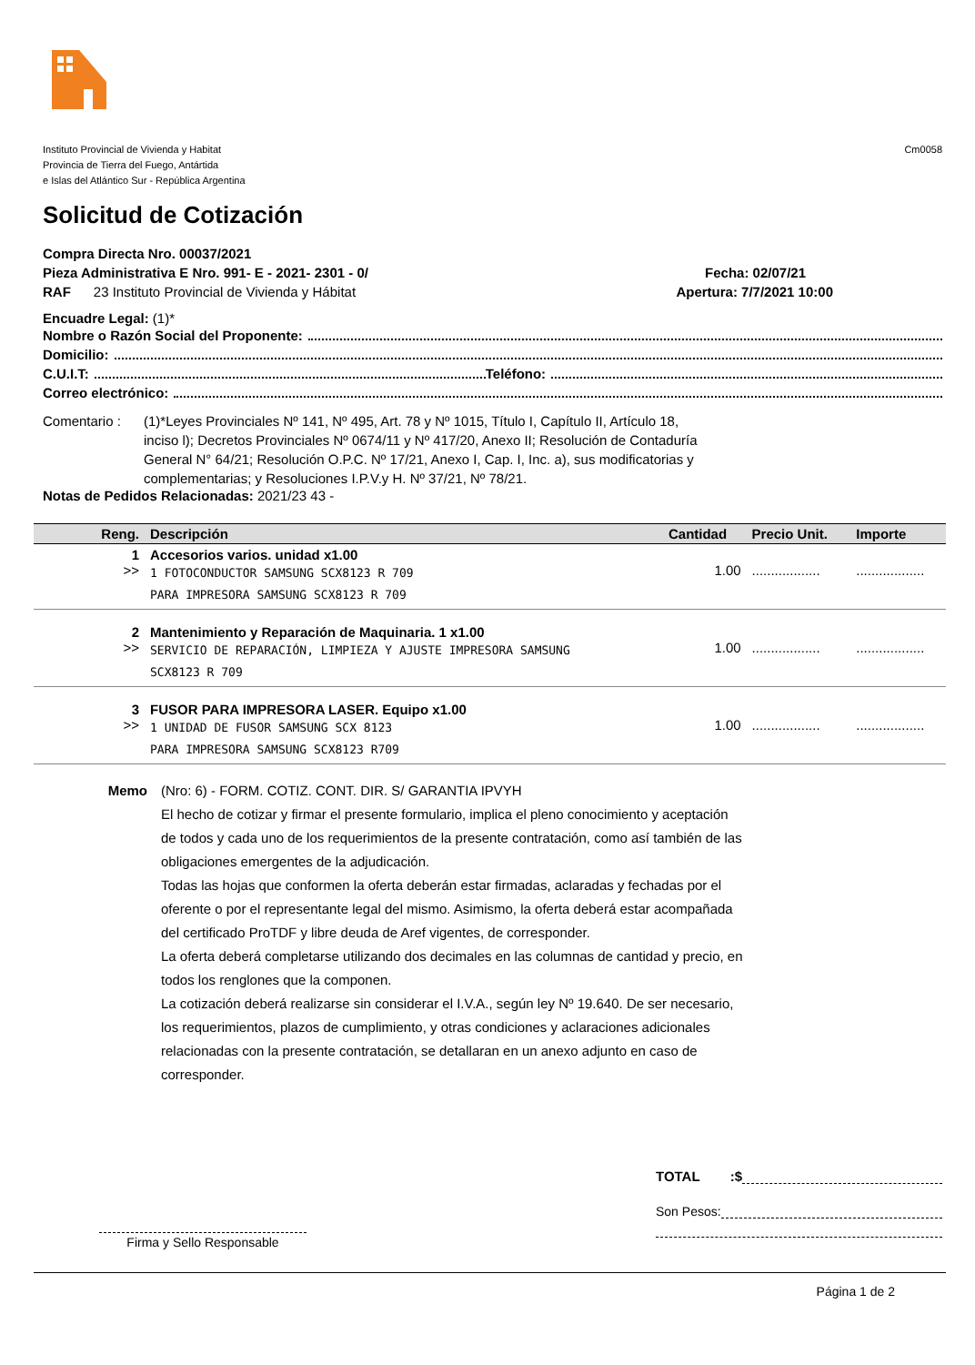Instituto Provincial de Vivienda y Habitat
Provincia de Tierra del Fuego, Antártida
e Islas del Atlántico Sur - República Argentina
Cm0058
Solicitud de Cotización
Compra Directa Nro. 00037/2021
Pieza Administrativa E Nro. 991- E - 2021- 2301 - 0/ Fecha: 02/07/21
RAF 23 Instituto Provincial de Vivienda y Hábitat Apertura: 7/7/2021 10:00
Encuadre Legal: (1)*
Nombre o Razón Social del Proponente:
Domicilio:
C.U.I.T: Teléfono:
Correo electrónico:
Comentario : (1)*Leyes Provinciales Nº 141, Nº 495, Art. 78 y Nº 1015, Título I, Capítulo II, Artículo 18, inciso l); Decretos Provinciales Nº 0674/11 y Nº 417/20, Anexo II; Resolución de Contaduría General N° 64/21; Resolución O.P.C. Nº 17/21, Anexo I, Cap. I, Inc. a), sus modificatorias y complementarias; y Resoluciones I.P.V.y H. Nº 37/21, Nº 78/21.
Notas de Pedidos Relacionadas: 2021/23 43 -
| Reng. | Descripción | Cantidad | Precio Unit. | Importe |
| --- | --- | --- | --- | --- |
| 1 >> | Accesorios varios. unidad x1.00 1 FOTOCONDUCTOR SAMSUNG SCX8123 R 709 PARA IMPRESORA SAMSUNG SCX8123 R 709 | 1.00 | .................. | .................. |
| 2 >> | Mantenimiento y Reparación de Maquinaria. 1 x1.00 SERVICIO DE REPARACIÓN, LIMPIEZA Y AJUSTE IMPRESORA SAMSUNG SCX8123 R 709 | 1.00 | .................. | .................. |
| 3 >> | FUSOR PARA IMPRESORA LASER. Equipo x1.00 1 UNIDAD DE FUSOR SAMSUNG SCX 8123 PARA IMPRESORA SAMSUNG SCX8123 R709 | 1.00 | .................. | .................. |
Memo (Nro: 6) - FORM. COTIZ. CONT. DIR. S/ GARANTIA IPVYH
El hecho de cotizar y firmar el presente formulario, implica el pleno conocimiento y aceptación de todos y cada uno de los requerimientos de la presente contratación, como así también de las obligaciones emergentes de la adjudicación.
Todas las hojas que conformen la oferta deberán estar firmadas, aclaradas y fechadas por el oferente o por el representante legal del mismo. Asimismo, la oferta deberá estar acompañada del certificado ProTDF y libre deuda de Aref vigentes, de corresponder.
La oferta deberá completarse utilizando dos decimales en las columnas de cantidad y precio, en todos los renglones que la componen.
La cotización deberá realizarse sin considerar el I.V.A., según ley Nº 19.640. De ser necesario, los requerimientos, plazos de cumplimiento, y otras condiciones y aclaraciones adicionales relacionadas con la presente contratación, se detallaran en un anexo adjunto en caso de corresponder.
Firma y Sello Responsable
TOTAL :$
Son Pesos:
Página 1 de 2